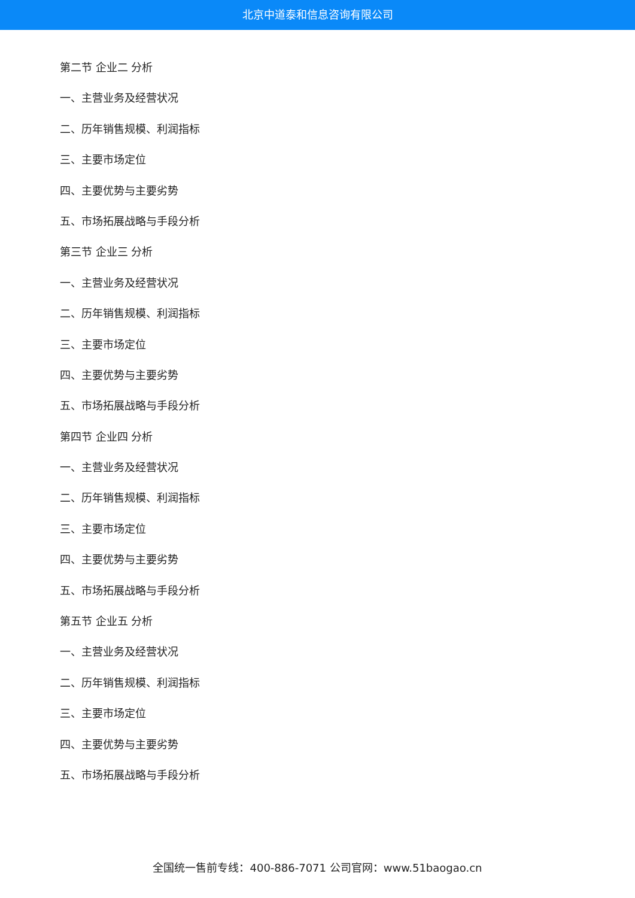北京中道泰和信息咨询有限公司
第二节 企业二 分析
一、主营业务及经营状况
二、历年销售规模、利润指标
三、主要市场定位
四、主要优势与主要劣势
五、市场拓展战略与手段分析
第三节 企业三 分析
一、主营业务及经营状况
二、历年销售规模、利润指标
三、主要市场定位
四、主要优势与主要劣势
五、市场拓展战略与手段分析
第四节 企业四 分析
一、主营业务及经营状况
二、历年销售规模、利润指标
三、主要市场定位
四、主要优势与主要劣势
五、市场拓展战略与手段分析
第五节 企业五 分析
一、主营业务及经营状况
二、历年销售规模、利润指标
三、主要市场定位
四、主要优势与主要劣势
五、市场拓展战略与手段分析
全国统一售前专线：400-886-7071 公司官网：www.51baogao.cn